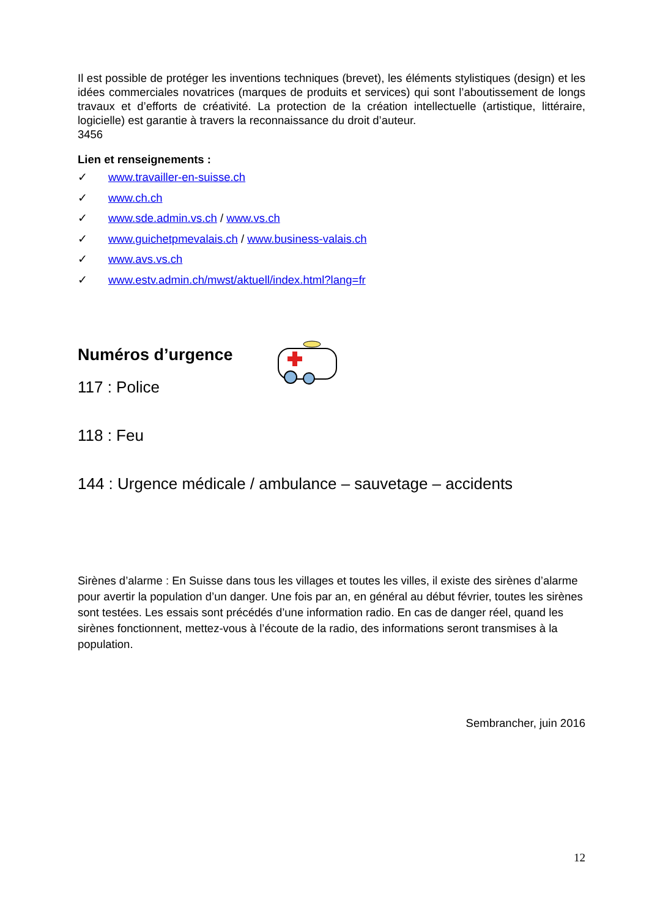Il est possible de protéger les inventions techniques (brevet), les éléments stylistiques (design) et les idées commerciales novatrices (marques de produits et services) qui sont l’aboutissement de longs travaux et d’efforts de créativité. La protection de la création intellectuelle (artistique, littéraire, logicielle) est garantie à travers la reconnaissance du droit d’auteur.
3456
Lien et renseignements :
✓ www.travailler-en-suisse.ch
✓ www.ch.ch
✓ www.sde.admin.vs.ch / www.vs.ch
✓ www.guichetpmevalais.ch / www.business-valais.ch
✓ www.avs.vs.ch
✓ www.estv.admin.ch/mwst/aktuell/index.html?lang=fr
Numéros d’urgence
117 : Police
118 : Feu
144 : Urgence médicale / ambulance – sauvetage – accidents
Sirènes d’alarme : En Suisse dans tous les villages et toutes les villes, il existe des sirènes d’alarme pour avertir la population d’un danger. Une fois par an, en général au début février, toutes les sirènes sont testées. Les essais sont précédés d’une information radio. En cas de danger réel, quand les sirènes fonctionnent, mettez-vous à l’écoute de la radio, des informations seront transmises à la population.
Sembrancher, juin 2016
12